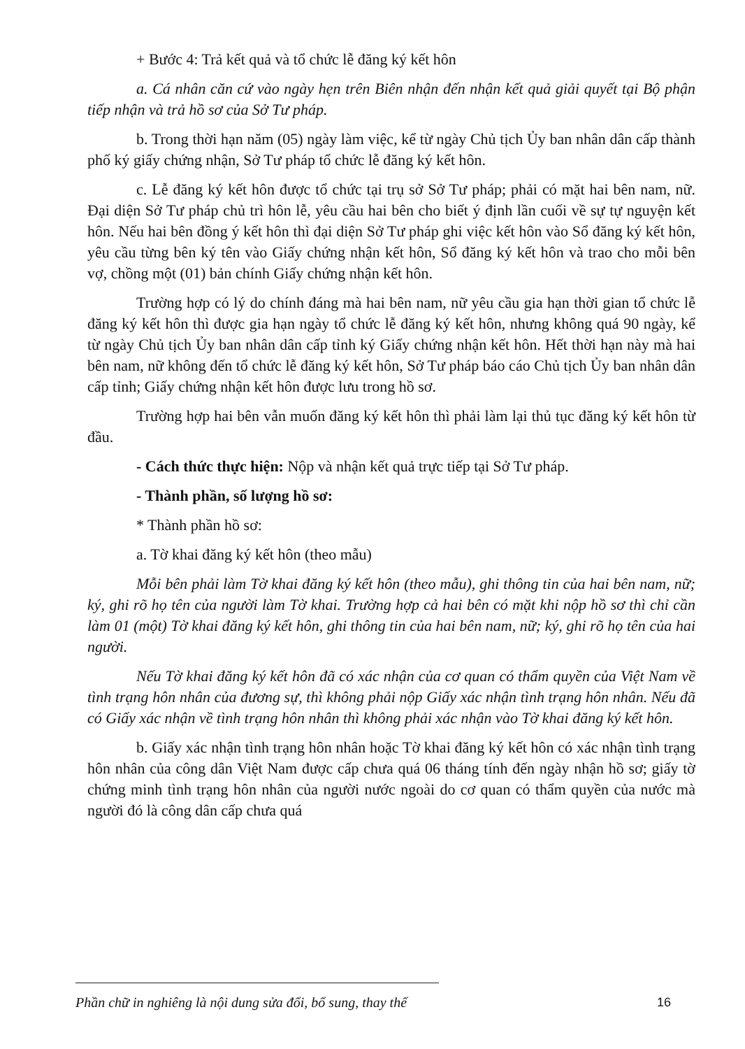+ Bước 4: Trả kết quả và tổ chức lễ đăng ký kết hôn
a. Cá nhân căn cứ vào ngày hẹn trên Biên nhận đến nhận kết quả giải quyết tại Bộ phận tiếp nhận và trả hồ sơ của Sở Tư pháp.
b. Trong thời hạn năm (05) ngày làm việc, kể từ ngày Chủ tịch Ủy ban nhân dân cấp thành phố ký giấy chứng nhận, Sở Tư pháp tổ chức lễ đăng ký kết hôn.
c. Lễ đăng ký kết hôn được tổ chức tại trụ sở Sở Tư pháp; phải có mặt hai bên nam, nữ. Đại diện Sở Tư pháp chủ trì hôn lễ, yêu cầu hai bên cho biết ý định lần cuối về sự tự nguyện kết hôn. Nếu hai bên đồng ý kết hôn thì đại diện Sở Tư pháp ghi việc kết hôn vào Sổ đăng ký kết hôn, yêu cầu từng bên ký tên vào Giấy chứng nhận kết hôn, Sổ đăng ký kết hôn và trao cho mỗi bên vợ, chồng một (01) bản chính Giấy chứng nhận kết hôn.
Trường hợp có lý do chính đáng mà hai bên nam, nữ yêu cầu gia hạn thời gian tổ chức lễ đăng ký kết hôn thì được gia hạn ngày tổ chức lễ đăng ký kết hôn, nhưng không quá 90 ngày, kể từ ngày Chủ tịch Ủy ban nhân dân cấp tỉnh ký Giấy chứng nhận kết hôn. Hết thời hạn này mà hai bên nam, nữ không đến tổ chức lễ đăng ký kết hôn, Sở Tư pháp báo cáo Chủ tịch Ủy ban nhân dân cấp tỉnh; Giấy chứng nhận kết hôn được lưu trong hồ sơ.
Trường hợp hai bên vẫn muốn đăng ký kết hôn thì phải làm lại thủ tục đăng ký kết hôn từ đầu.
- Cách thức thực hiện: Nộp và nhận kết quả trực tiếp tại Sở Tư pháp.
- Thành phần, số lượng hồ sơ:
* Thành phần hồ sơ:
a. Tờ khai đăng ký kết hôn (theo mẫu)
Mỗi bên phải làm Tờ khai đăng ký kết hôn (theo mẫu), ghi thông tin của hai bên nam, nữ; ký, ghi rõ họ tên của người làm Tờ khai. Trường hợp cả hai bên có mặt khi nộp hồ sơ thì chỉ cần làm 01 (một) Tờ khai đăng ký kết hôn, ghi thông tin của hai bên nam, nữ; ký, ghi rõ họ tên của hai người.
Nếu Tờ khai đăng ký kết hôn đã có xác nhận của cơ quan có thẩm quyền của Việt Nam về tình trạng hôn nhân của đương sự, thì không phải nộp Giấy xác nhận tình trạng hôn nhân. Nếu đã có Giấy xác nhận về tình trạng hôn nhân thì không phải xác nhận vào Tờ khai đăng ký kết hôn.
b. Giấy xác nhận tình trạng hôn nhân hoặc Tờ khai đăng ký kết hôn có xác nhận tình trạng hôn nhân của công dân Việt Nam được cấp chưa quá 06 tháng tính đến ngày nhận hồ sơ; giấy tờ chứng minh tình trạng hôn nhân của người nước ngoài do cơ quan có thẩm quyền của nước mà người đó là công dân cấp chưa quá
Phần chữ in nghiêng là nội dung sửa đổi, bổ sung, thay thế
16